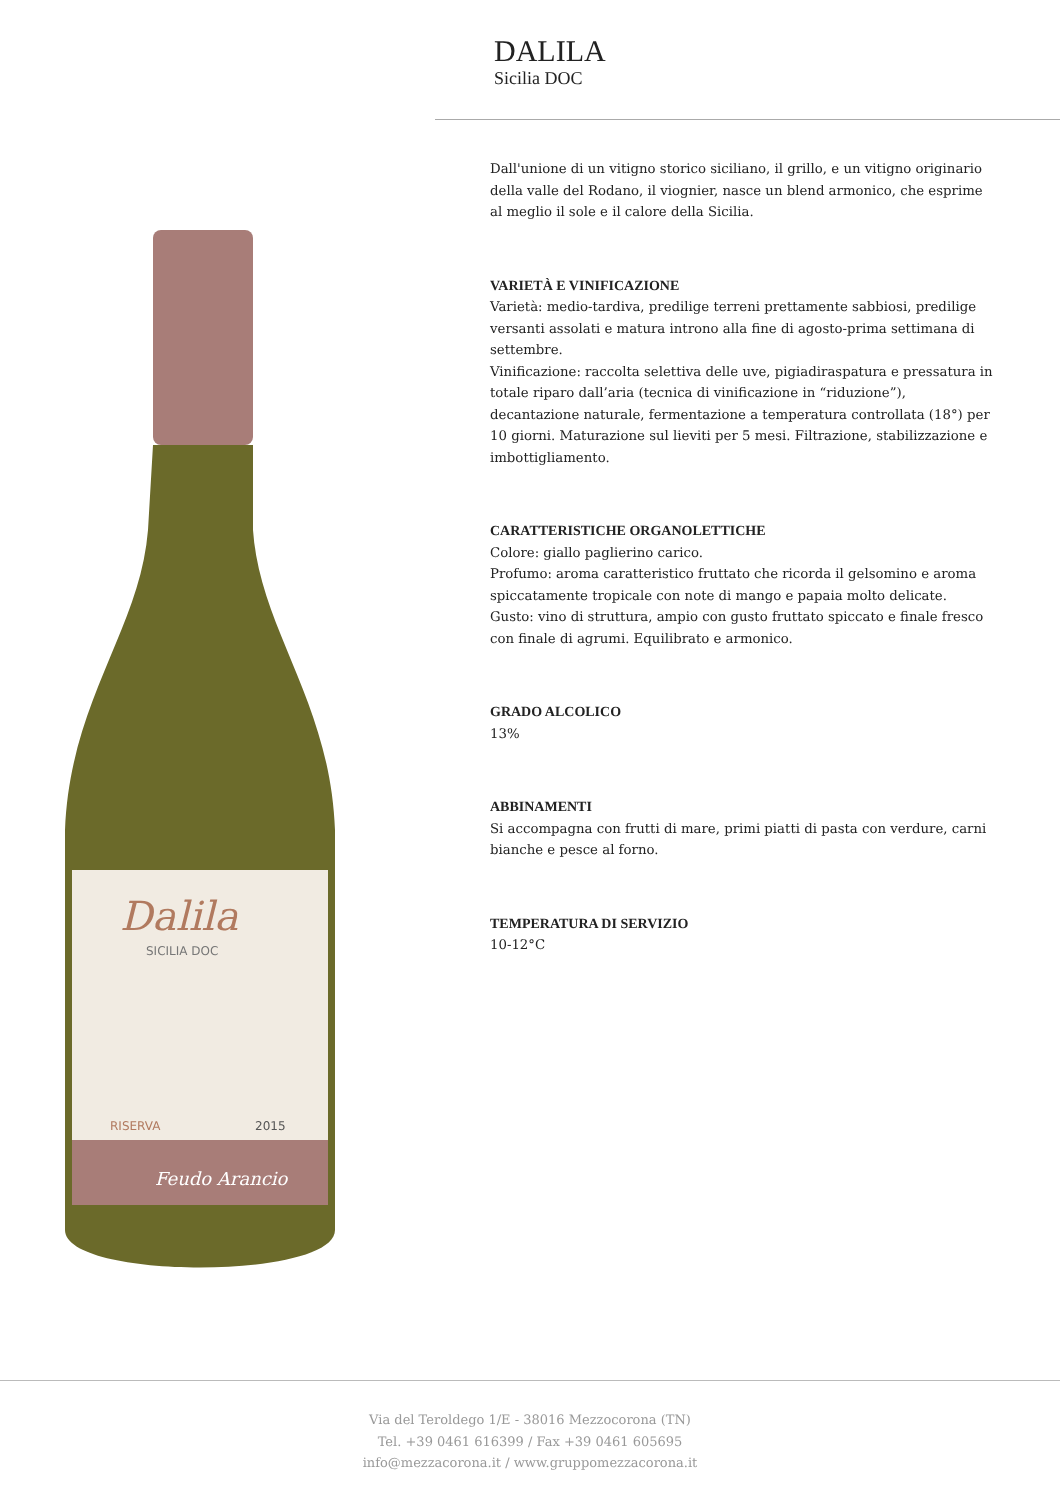Dalila
SICILIA DOC
RISERVA
2015
Feudo Arancio
DALILA
Sicilia DOC
Dall'unione di un vitigno storico siciliano, il grillo, e un vitigno originario della valle del Rodano, il viognier, nasce un blend armonico, che esprime al meglio il sole e il calore della Sicilia.
VARIETÀ E VINIFICAZIONE
Varietà: medio-tardiva, predilige terreni prettamente sabbiosi, predilige versanti assolati e matura introno alla fine di agosto-prima settimana di settembre.
Vinificazione: raccolta selettiva delle uve, pigiadiraspatura e pressatura in totale riparo dall’aria (tecnica di vinificazione in “riduzione”), decantazione naturale, fermentazione a temperatura controllata (18°) per 10 giorni. Maturazione sul lieviti per 5 mesi. Filtrazione, stabilizzazione e imbottigliamento.
CARATTERISTICHE ORGANOLETTICHE
Colore: giallo paglierino carico.
Profumo: aroma caratteristico fruttato che ricorda il gelsomino e aroma spiccatamente tropicale con note di mango e papaia molto delicate.
Gusto: vino di struttura, ampio con gusto fruttato spiccato e finale fresco con finale di agrumi. Equilibrato e armonico.
GRADO ALCOLICO
13%
ABBINAMENTI
Si accompagna con frutti di mare, primi piatti di pasta con verdure, carni bianche e pesce al forno.
TEMPERATURA DI SERVIZIO
10-12°C
Via del Teroldego 1/E - 38016 Mezzocorona (TN)
Tel. +39 0461 616399 / Fax +39 0461 605695
info@mezzacorona.it / www.gruppomezzacorona.it